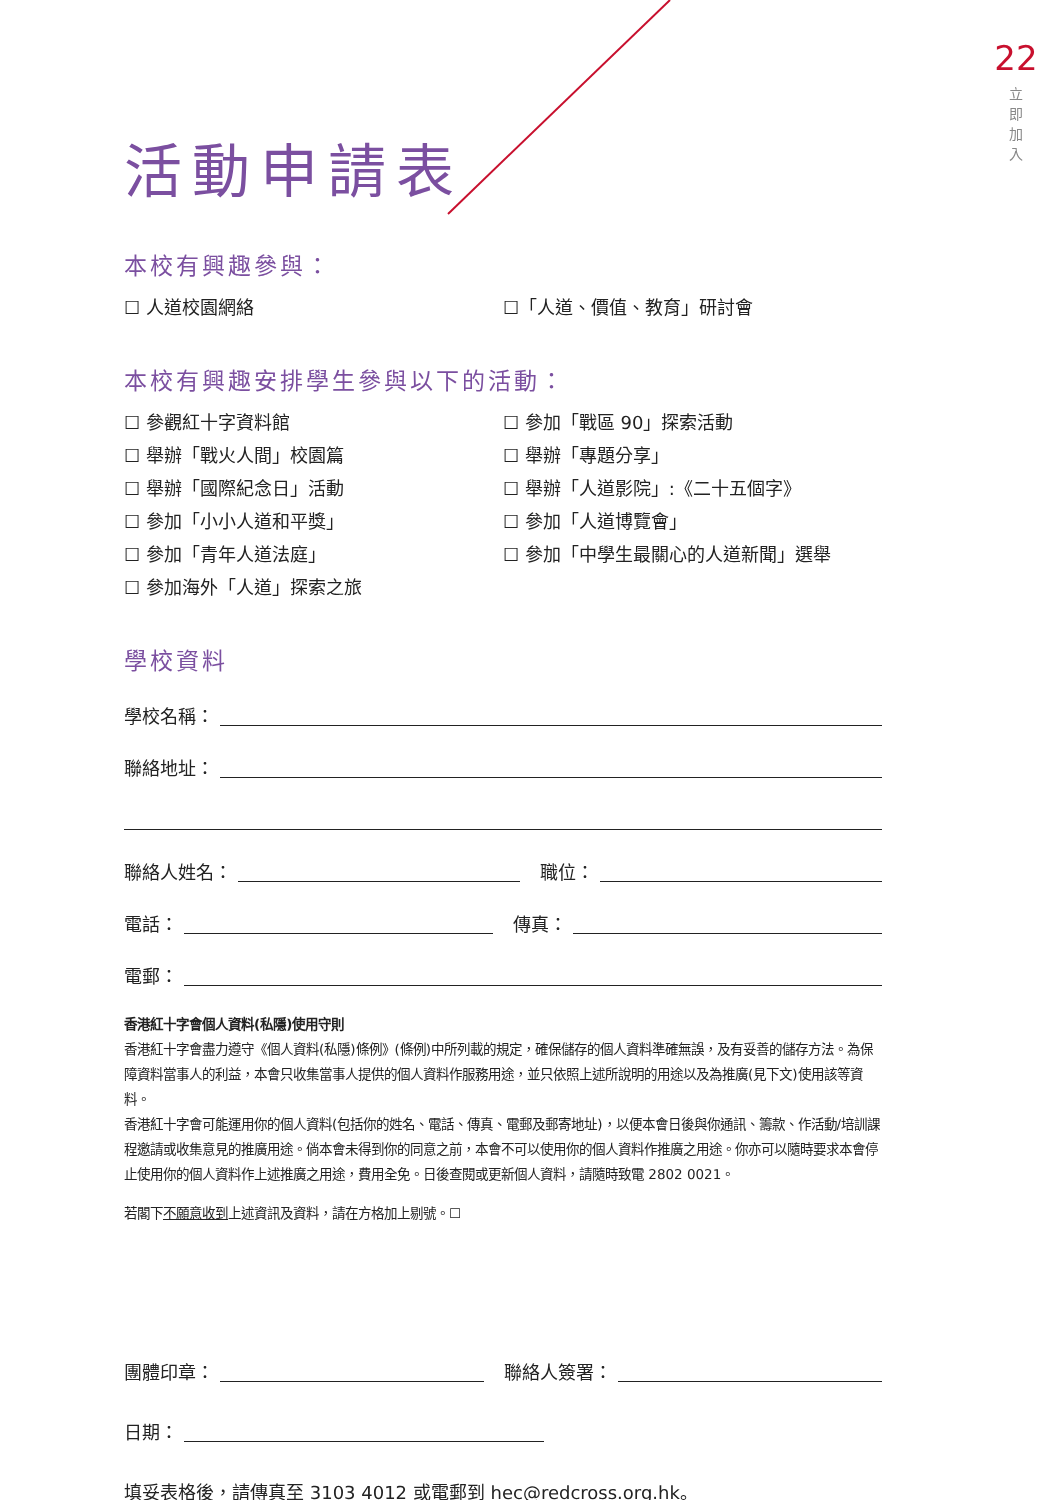22
立
即
加
入
活動申請表
本校有興趣參與：
☐ 人道校園網絡 ☐「人道、價值、教育」研討會
本校有興趣安排學生參與以下的活動：
☐ 參觀紅十字資料館 ☐ 參加「戰區 90」探索活動
☐ 舉辦「戰火人間」校園篇 ☐ 舉辦「專題分享」
☐ 舉辦「國際紀念日」活動 ☐ 舉辦「人道影院」:《二十五個字》
☐ 參加「小小人道和平獎」 ☐ 參加「人道博覽會」
☐ 參加「青年人道法庭」 ☐ 參加「中學生最關心的人道新聞」選舉
☐ 參加海外「人道」探索之旅
學校資料
學校名稱：
聯絡地址：
聯絡人姓名： 職位：
電話： 傳真：
電郵：
香港紅十字會個人資料(私隱)使用守則
香港紅十字會盡力遵守《個人資料(私隱)條例》(條例)中所列載的規定，確保儲存的個人資料準確無誤，及有妥善的儲存方法。為保障資料當事人的利益，本會只收集當事人提供的個人資料作服務用途，並只依照上述所說明的用途以及為推廣(見下文)使用該等資料。
香港紅十字會可能運用你的個人資料(包括你的姓名、電話、傳真、電郵及郵寄地址)，以便本會日後與你通訊、籌款、作活動/培訓課程邀請或收集意見的推廣用途。倘本會未得到你的同意之前，本會不可以使用你的個人資料作推廣之用途。你亦可以隨時要求本會停止使用你的個人資料作上述推廣之用途，費用全免。日後查閱或更新個人資料，請隨時致電 2802 0021。
若閣下不願意收到上述資訊及資料，請在方格加上剔號。☐
團體印章： 聯絡人簽署：
日期：
填妥表格後，請傳真至 3103 4012 或電郵到 hec@redcross.org.hk。